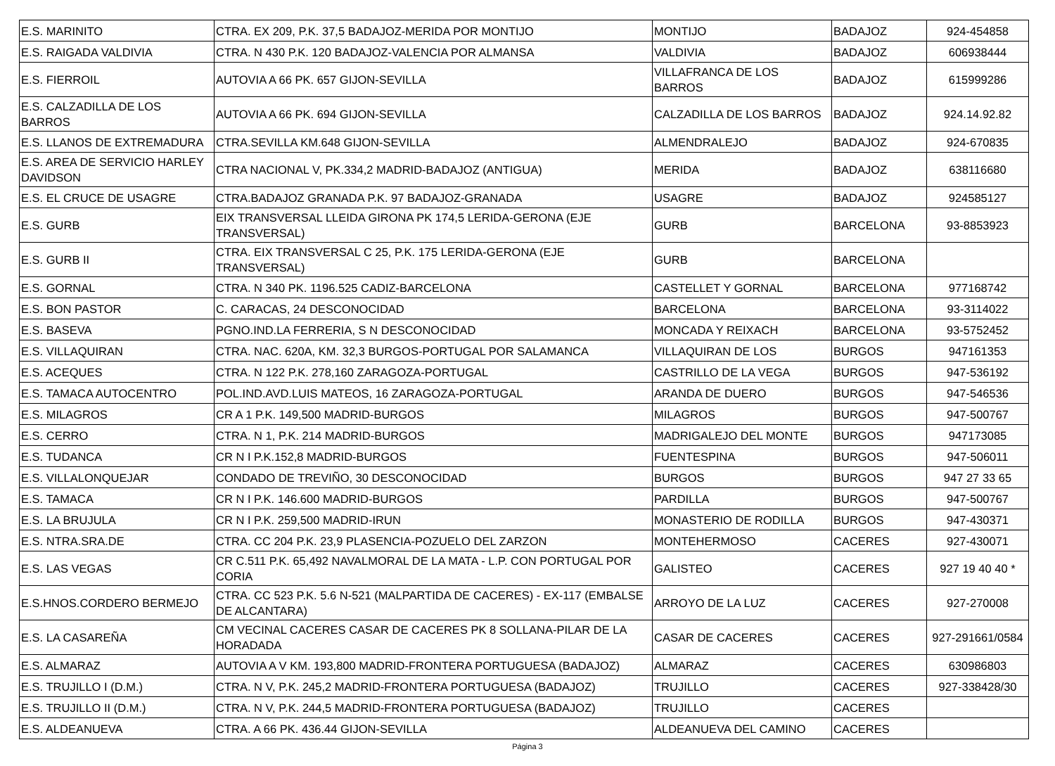| E.S. MARINITO | CTRA. EX 209, P.K. 37,5 BADAJOZ-MERIDA POR MONTIJO | MONTIJO | BADAJOZ | 924-454858 |
| E.S. RAIGADA VALDIVIA | CTRA. N 430 P.K. 120 BADAJOZ-VALENCIA POR ALMANSA | VALDIVIA | BADAJOZ | 606938444 |
| E.S. FIERROIL | AUTOVIA A 66 PK. 657 GIJON-SEVILLA | VILLAFRANCA DE LOS BARROS | BADAJOZ | 615999286 |
| E.S. CALZADILLA DE LOS BARROS | AUTOVIA A 66 PK. 694 GIJON-SEVILLA | CALZADILLA DE LOS BARROS | BADAJOZ | 924.14.92.82 |
| E.S. LLANOS DE EXTREMADURA | CTRA.SEVILLA KM.648 GIJON-SEVILLA | ALMENDRALEJO | BADAJOZ | 924-670835 |
| E.S. AREA DE SERVICIO HARLEY DAVIDSON | CTRA NACIONAL V, PK.334,2 MADRID-BADAJOZ (ANTIGUA) | MERIDA | BADAJOZ | 638116680 |
| E.S. EL CRUCE DE USAGRE | CTRA.BADAJOZ GRANADA P.K. 97 BADAJOZ-GRANADA | USAGRE | BADAJOZ | 924585127 |
| E.S. GURB | EIX TRANSVERSAL LLEIDA GIRONA PK 174,5 LERIDA-GERONA (EJE TRANSVERSAL) | GURB | BARCELONA | 93-8853923 |
| E.S. GURB II | CTRA. EIX TRANSVERSAL C 25, P.K. 175 LERIDA-GERONA (EJE TRANSVERSAL) | GURB | BARCELONA | |
| E.S. GORNAL | CTRA. N 340 PK. 1196.525 CADIZ-BARCELONA | CASTELLET Y GORNAL | BARCELONA | 977168742 |
| E.S. BON PASTOR | C. CARACAS, 24 DESCONOCIDAD | BARCELONA | BARCELONA | 93-3114022 |
| E.S. BASEVA | PGNO.IND.LA FERRERIA, S N DESCONOCIDAD | MONCADA Y REIXACH | BARCELONA | 93-5752452 |
| E.S. VILLAQUIRAN | CTRA. NAC. 620A, KM. 32,3 BURGOS-PORTUGAL POR SALAMANCA | VILLAQUIRAN DE LOS | BURGOS | 947161353 |
| E.S. ACEQUES | CTRA. N 122 P.K. 278,160 ZARAGOZA-PORTUGAL | CASTRILLO DE LA VEGA | BURGOS | 947-536192 |
| E.S. TAMACA AUTOCENTRO | POL.IND.AVD.LUIS MATEOS, 16 ZARAGOZA-PORTUGAL | ARANDA DE DUERO | BURGOS | 947-546536 |
| E.S. MILAGROS | CR A 1 P.K. 149,500 MADRID-BURGOS | MILAGROS | BURGOS | 947-500767 |
| E.S. CERRO | CTRA. N 1, P.K. 214 MADRID-BURGOS | MADRIGALEJO DEL MONTE | BURGOS | 947173085 |
| E.S. TUDANCA | CR N I P.K.152,8 MADRID-BURGOS | FUENTESPINA | BURGOS | 947-506011 |
| E.S. VILLALONQUEJAR | CONDADO DE TREVIÑO, 30 DESCONOCIDAD | BURGOS | BURGOS | 947 27 33 65 |
| E.S. TAMACA | CR N I P.K. 146.600 MADRID-BURGOS | PARDILLA | BURGOS | 947-500767 |
| E.S. LA BRUJULA | CR N I P.K. 259,500 MADRID-IRUN | MONASTERIO DE RODILLA | BURGOS | 947-430371 |
| E.S. NTRA.SRA.DE | CTRA. CC 204 P.K. 23,9 PLASENCIA-POZUELO DEL ZARZON | MONTEHERMOSO | CACERES | 927-430071 |
| E.S. LAS VEGAS | CR C.511 P.K. 65,492 NAVALMORAL DE LA MATA - L.P. CON PORTUGAL POR CORIA | GALISTEO | CACERES | 927 19 40 40 * |
| E.S.HNOS.CORDERO BERMEJO | CTRA. CC 523 P.K. 5.6 N-521 (MALPARTIDA DE CACERES) - EX-117 (EMBALSE DE ALCANTARA) | ARROYO DE LA LUZ | CACERES | 927-270008 |
| E.S. LA CASAREÑA | CM VECINAL CACERES CASAR DE CACERES PK 8 SOLLANA-PILAR DE LA HORADADA | CASAR DE CACERES | CACERES | 927-291661/0584 |
| E.S. ALMARAZ | AUTOVIA A V KM. 193,800 MADRID-FRONTERA PORTUGUESA (BADAJOZ) | ALMARAZ | CACERES | 630986803 |
| E.S. TRUJILLO I (D.M.) | CTRA. N V, P.K. 245,2 MADRID-FRONTERA PORTUGUESA (BADAJOZ) | TRUJILLO | CACERES | 927-338428/30 |
| E.S. TRUJILLO II (D.M.) | CTRA. N V, P.K. 244,5 MADRID-FRONTERA PORTUGUESA (BADAJOZ) | TRUJILLO | CACERES | |
| E.S. ALDEANUEVA | CTRA. A 66 PK. 436.44 GIJON-SEVILLA | ALDEANUEVA DEL CAMINO | CACERES | |
Página 3